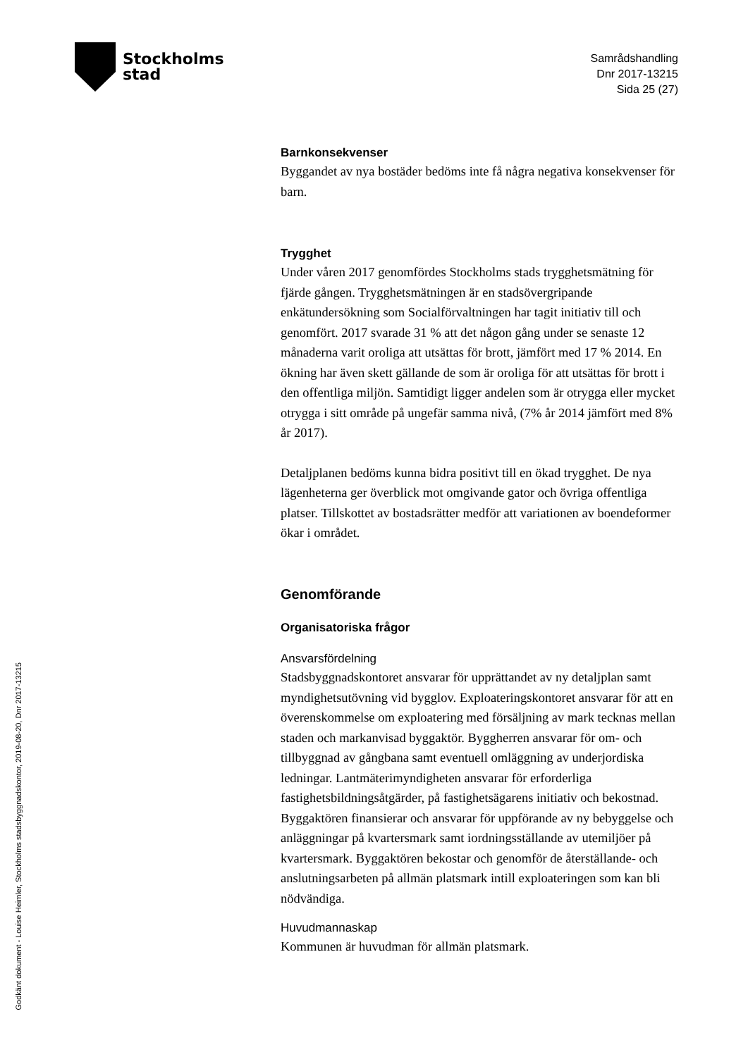Stockholms
stad
Samrådshandling
Dnr 2017-13215
Sida 25 (27)
Godkänt dokument - Louise Heimler, Stockholms stadsbyggnadskontor, 2019-08-20, Dnr 2017-13215
Barnkonsekvenser
Byggandet av nya bostäder bedöms inte få några negativa konsekvenser för barn.
Trygghet
Under våren 2017 genomfördes Stockholms stads trygghetsmätning för fjärde gången. Trygghetsmätningen är en stadsövergripande enkätundersökning som Socialförvaltningen har tagit initiativ till och genomfört. 2017 svarade 31 % att det någon gång under se senaste 12 månaderna varit oroliga att utsättas för brott, jämfört med 17 % 2014. En ökning har även skett gällande de som är oroliga för att utsättas för brott i den offentliga miljön. Samtidigt ligger andelen som är otrygga eller mycket otrygga i sitt område på ungefär samma nivå, (7% år 2014 jämfört med 8% år 2017).
Detaljplanen bedöms kunna bidra positivt till en ökad trygghet. De nya lägenheterna ger överblick mot omgivande gator och övriga offentliga platser. Tillskottet av bostadsrätter medför att variationen av boendeformer ökar i området.
Genomförande
Organisatoriska frågor
Ansvarsfördelning
Stadsbyggnadskontoret ansvarar för upprättandet av ny detaljplan samt myndighetsutövning vid bygglov. Exploateringskontoret ansvarar för att en överenskommelse om exploatering med försäljning av mark tecknas mellan staden och markanvisad byggaktör. Byggherren ansvarar för om- och tillbyggnad av gångbana samt eventuell omläggning av underjordiska ledningar. Lantmäterimyndigheten ansvarar för erforderliga fastighetsbildningsåtgärder, på fastighetsägarens initiativ och bekostnad. Byggaktören finansierar och ansvarar för uppförande av ny bebyggelse och anläggningar på kvartersmark samt iordningsställande av utemiljöer på kvartersmark. Byggaktören bekostar och genomför de återställande- och anslutningsarbeten på allmän platsmark intill exploateringen som kan bli nödvändiga.
Huvudmannaskap
Kommunen är huvudman för allmän platsmark.